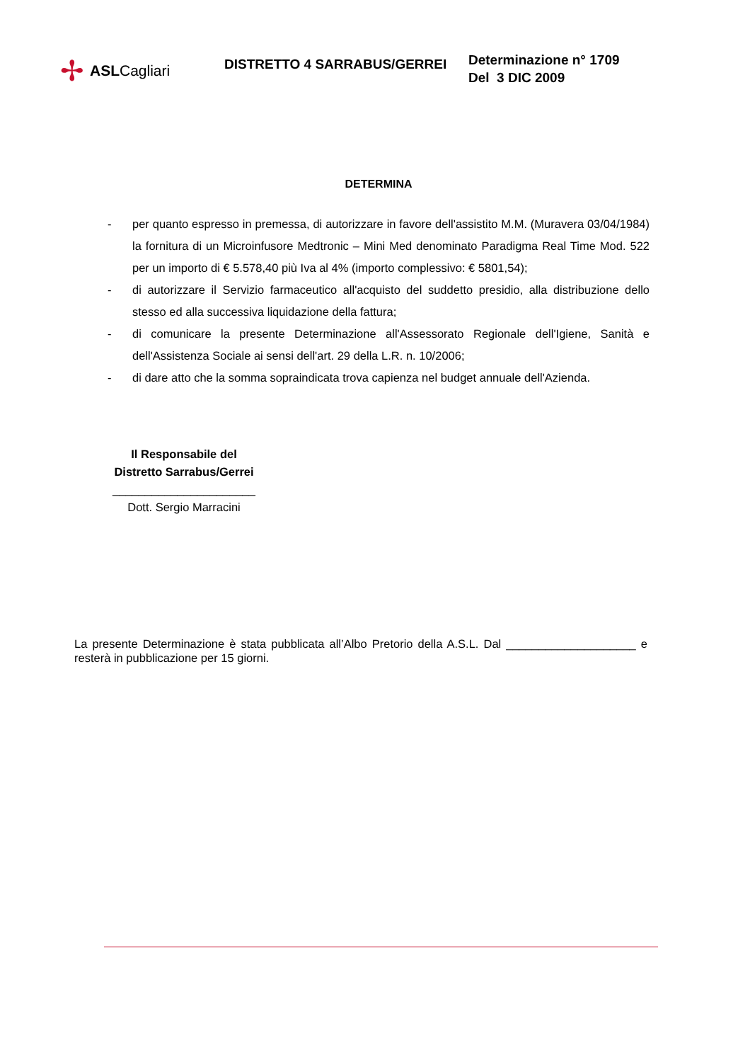✢ ASLCagliari
DISTRETTO 4 SARRABUS/GERREI
Determinazione n° 1709
Del 3 DIC 2009
DETERMINA
- per quanto espresso in premessa, di autorizzare in favore dell'assistito M.M. (Muravera 03/04/1984) la fornitura di un Microinfusore Medtronic – Mini Med denominato Paradigma Real Time Mod. 522 per un importo di € 5.578,40 più Iva al 4% (importo complessivo: € 5801,54);
- di autorizzare il Servizio farmaceutico all'acquisto del suddetto presidio, alla distribuzione dello stesso ed alla successiva liquidazione della fattura;
- di comunicare la presente Determinazione all'Assessorato Regionale dell'Igiene, Sanità e dell'Assistenza Sociale ai sensi dell'art. 29 della L.R. n. 10/2006;
- di dare atto che la somma sopraindicata trova capienza nel budget annuale dell'Azienda.
Il Responsabile del
Distretto Sarrabus/Gerrei
______________________
Dott. Sergio Marracini
La presente Determinazione è stata pubblicata all’Albo Pretorio della A.S.L. Dal ____________________ e resterà in pubblicazione per 15 giorni.